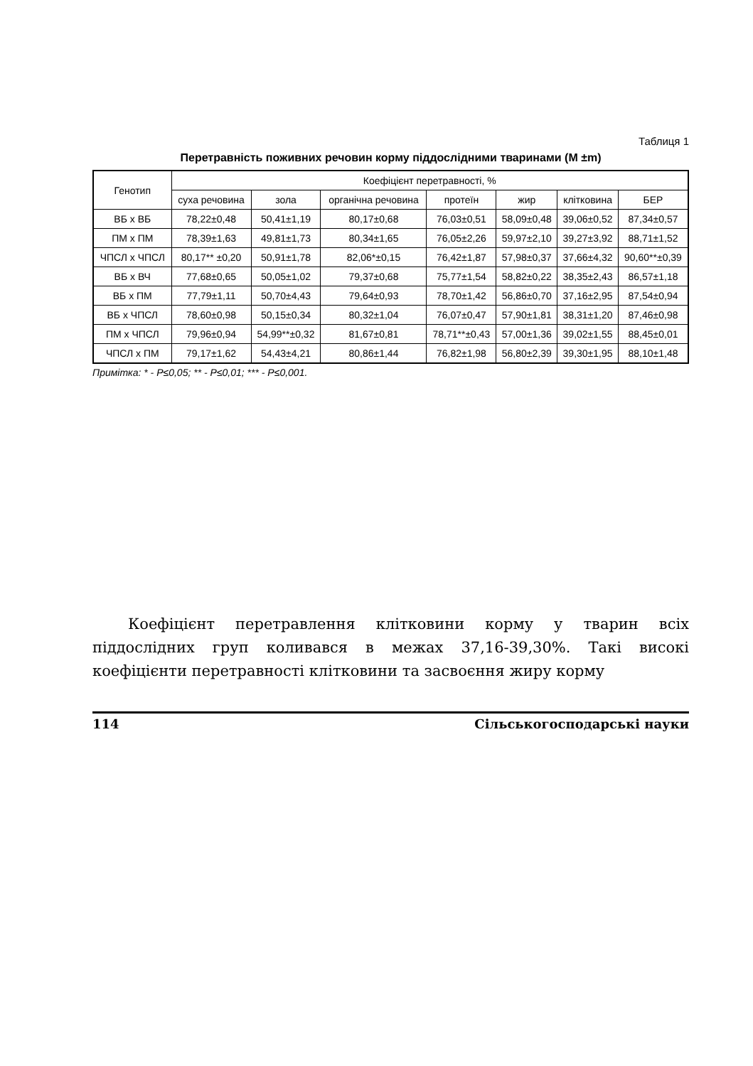Таблиця 1
Перетравність поживних речовин корму піддослідними тваринами (М ±m)
| Генотип | Коефіцієнт перетравності, % | | | | | | |
| --- | --- | --- | --- | --- | --- | --- | --- |
| | суха речовина | зола | органічна речовина | протеїн | жир | клітковина | БЕР |
| ВБ х ВБ | 78,22±0,48 | 50,41±1,19 | 80,17±0,68 | 76,03±0,51 | 58,09±0,48 | 39,06±0,52 | 87,34±0,57 |
| ПМ х ПМ | 78,39±1,63 | 49,81±1,73 | 80,34±1,65 | 76,05±2,26 | 59,97±2,10 | 39,27±3,92 | 88,71±1,52 |
| ЧПСЛ х ЧПСЛ | 80,17** ±0,20 | 50,91±1,78 | 82,06*±0,15 | 76,42±1,87 | 57,98±0,37 | 37,66±4,32 | 90,60**±0,39 |
| ВБ х ВЧ | 77,68±0,65 | 50,05±1,02 | 79,37±0,68 | 75,77±1,54 | 58,82±0,22 | 38,35±2,43 | 86,57±1,18 |
| ВБ х ПМ | 77,79±1,11 | 50,70±4,43 | 79,64±0,93 | 78,70±1,42 | 56,86±0,70 | 37,16±2,95 | 87,54±0,94 |
| ВБ х ЧПСЛ | 78,60±0,98 | 50,15±0,34 | 80,32±1,04 | 76,07±0,47 | 57,90±1,81 | 38,31±1,20 | 87,46±0,98 |
| ПМ х ЧПСЛ | 79,96±0,94 | 54,99**±0,32 | 81,67±0,81 | 78,71**±0,43 | 57,00±1,36 | 39,02±1,55 | 88,45±0,01 |
| ЧПСЛ х ПМ | 79,17±1,62 | 54,43±4,21 | 80,86±1,44 | 76,82±1,98 | 56,80±2,39 | 39,30±1,95 | 88,10±1,48 |
Примітка: * - Р≤0,05; ** - Р≤0,01; *** - Р≤0,001.
Коефіцієнт перетравлення клітковини корму у тварин всіх піддослідних груп коливався в межах 37,16-39,30%. Такі високі коефіцієнти перетравності клітковини та засвоєння жиру корму
114 Сільськогосподарські науки